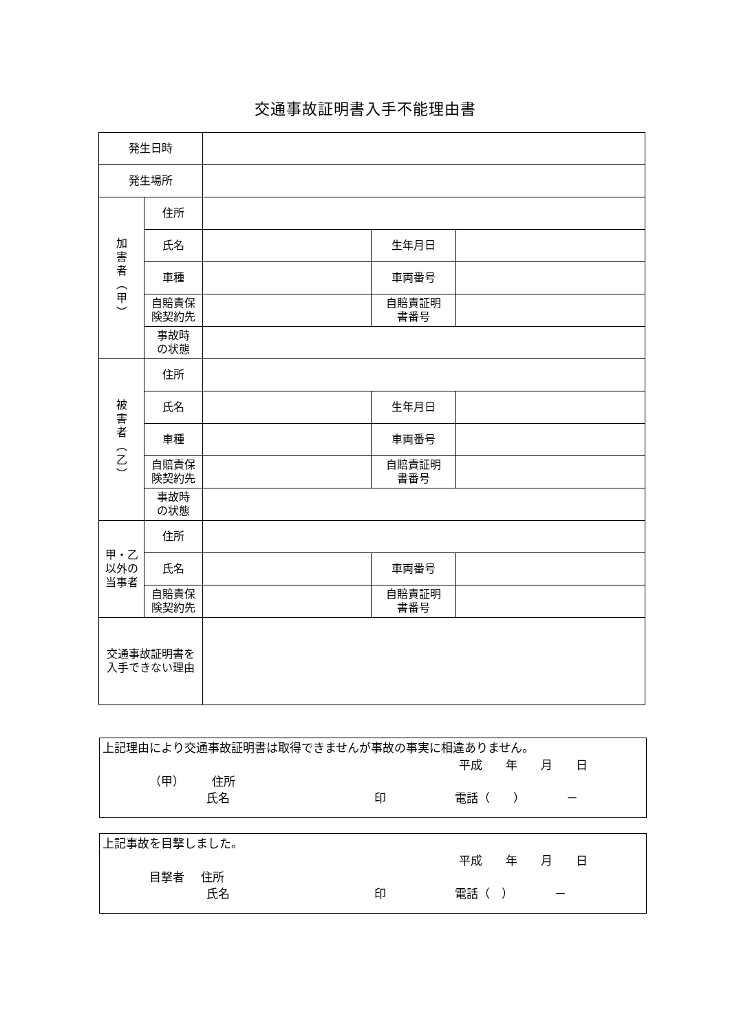交通事故証明書入手不能理由書
| 発生日時 | | | | |
| 発生場所 | | | | |
| 加 害 者 ︵ 甲 ︶ | 住所 | | | |
| | 氏名 | | 生年月日 | |
| | 車種 | | 車両番号 | |
| | 自賠責保 険契約先 | | 自賠責証明 書番号 | |
| | 事故時 の状態 | | | |
| 被 害 者 ︵ 乙 ︶ | 住所 | | | |
| | 氏名 | | 生年月日 | |
| | 車種 | | 車両番号 | |
| | 自賠責保 険契約先 | | 自賠責証明 書番号 | |
| | 事故時 の状態 | | | |
| 甲・乙 以外の 当事者 | 住所 | | | |
| | 氏名 | | 車両番号 | |
| | 自賠責保 険契約先 | | 自賠責証明 書番号 | |
| 交通事故証明書を 入手できない理由 | | | | |
上記理由により交通事故証明書は取得できませんが事故の事実に相違ありません。
平成　　年　　月　　日
（甲） 住所
氏名 印 電話（　　）　　　　－
上記事故を目撃しました。
平成　　年　　月　　日
目撃者 住所
氏名 印 電話（　）　　　　－